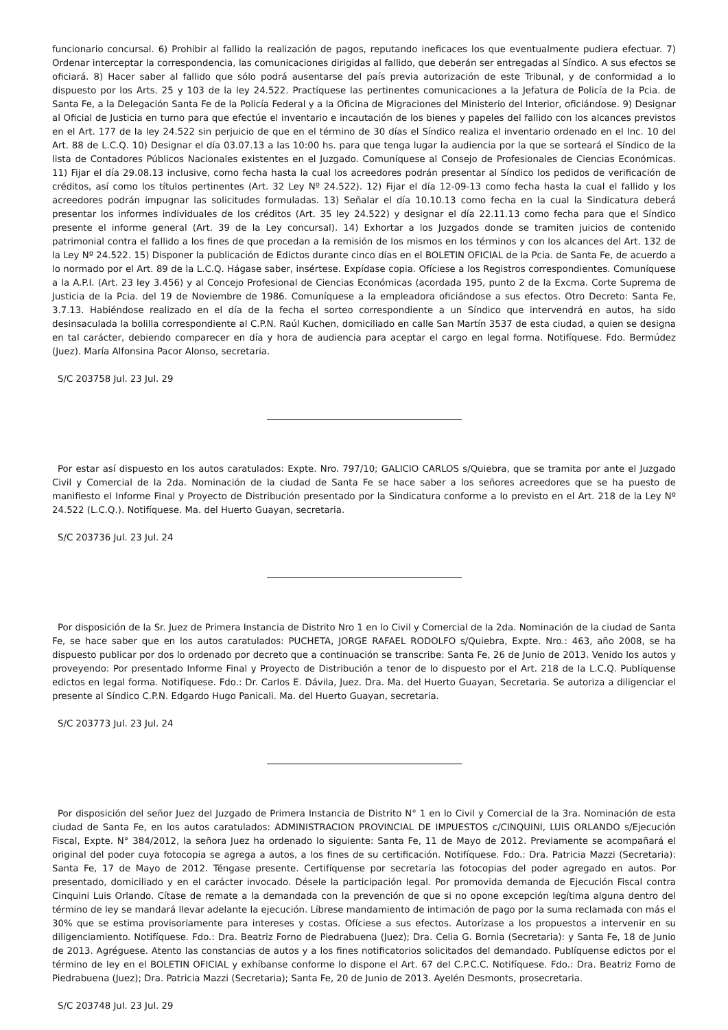funcionario concursal. 6) Prohibir al fallido la realización de pagos, reputando ineficaces los que eventualmente pudiera efectuar. 7) Ordenar interceptar la correspondencia, las comunicaciones dirigidas al fallido, que deberán ser entregadas al Síndico. A sus efectos se oficiará. 8) Hacer saber al fallido que sólo podrá ausentarse del país previa autorización de este Tribunal, y de conformidad a lo dispuesto por los Arts. 25 y 103 de la ley 24.522. Practíquese las pertinentes comunicaciones a la Jefatura de Policía de la Pcia. de Santa Fe, a la Delegación Santa Fe de la Policía Federal y a la Oficina de Migraciones del Ministerio del Interior, oficiándose. 9) Designar al Oficial de Justicia en turno para que efectúe el inventario e incautación de los bienes y papeles del fallido con los alcances previstos en el Art. 177 de la ley 24.522 sin perjuicio de que en el término de 30 días el Síndico realiza el inventario ordenado en el Inc. 10 del Art. 88 de L.C.Q. 10) Designar el día 03.07.13 a las 10:00 hs. para que tenga lugar la audiencia por la que se sorteará el Síndico de la lista de Contadores Públicos Nacionales existentes en el Juzgado. Comuníquese al Consejo de Profesionales de Ciencias Económicas. 11) Fijar el día 29.08.13 inclusive, como fecha hasta la cual los acreedores podrán presentar al Síndico los pedidos de verificación de créditos, así como los títulos pertinentes (Art. 32 Ley Nº 24.522). 12) Fijar el día 12-09-13 como fecha hasta la cual el fallido y los acreedores podrán impugnar las solicitudes formuladas. 13) Señalar el día 10.10.13 como fecha en la cual la Sindicatura deberá presentar los informes individuales de los créditos (Art. 35 ley 24.522) y designar el día 22.11.13 como fecha para que el Síndico presente el informe general (Art. 39 de la Ley concursal). 14) Exhortar a los Juzgados donde se tramiten juicios de contenido patrimonial contra el fallido a los fines de que procedan a la remisión de los mismos en los términos y con los alcances del Art. 132 de la Ley Nº 24.522. 15) Disponer la publicación de Edictos durante cinco días en el BOLETIN OFICIAL de la Pcia. de Santa Fe, de acuerdo a lo normado por el Art. 89 de la L.C.Q. Hágase saber, insértese. Expídase copia. Ofíciese a los Registros correspondientes. Comuníquese a la A.P.I. (Art. 23 ley 3.456) y al Concejo Profesional de Ciencias Económicas (acordada 195, punto 2 de la Excma. Corte Suprema de Justicia de la Pcia. del 19 de Noviembre de 1986. Comuníquese a la empleadora oficiándose a sus efectos. Otro Decreto: Santa Fe, 3.7.13. Habiéndose realizado en el día de la fecha el sorteo correspondiente a un Síndico que intervendrá en autos, ha sido desinsaculada la bolilla correspondiente al C.P.N. Raúl Kuchen, domiciliado en calle San Martín 3537 de esta ciudad, a quien se designa en tal carácter, debiendo comparecer en día y hora de audiencia para aceptar el cargo en legal forma. Notifíquese. Fdo. Bermúdez (Juez). María Alfonsina Pacor Alonso, secretaria.
S/C 203758 Jul. 23 Jul. 29
Por estar así dispuesto en los autos caratulados: Expte. Nro. 797/10; GALICIO CARLOS s/Quiebra, que se tramita por ante el Juzgado Civil y Comercial de la 2da. Nominación de la ciudad de Santa Fe se hace saber a los señores acreedores que se ha puesto de manifiesto el Informe Final y Proyecto de Distribución presentado por la Sindicatura conforme a lo previsto en el Art. 218 de la Ley Nº 24.522 (L.C.Q.). Notifíquese. Ma. del Huerto Guayan, secretaria.
S/C 203736 Jul. 23 Jul. 24
Por disposición de la Sr. Juez de Primera Instancia de Distrito Nro 1 en lo Civil y Comercial de la 2da. Nominación de la ciudad de Santa Fe, se hace saber que en los autos caratulados: PUCHETA, JORGE RAFAEL RODOLFO s/Quiebra, Expte. Nro.: 463, año 2008, se ha dispuesto publicar por dos lo ordenado por decreto que a continuación se transcribe: Santa Fe, 26 de Junio de 2013. Venido los autos y proveyendo: Por presentado Informe Final y Proyecto de Distribución a tenor de lo dispuesto por el Art. 218 de la L.C.Q. Publíquense edictos en legal forma. Notifíquese. Fdo.: Dr. Carlos E. Dávila, Juez. Dra. Ma. del Huerto Guayan, Secretaria. Se autoriza a diligenciar el presente al Síndico C.P.N. Edgardo Hugo Panicali. Ma. del Huerto Guayan, secretaria.
S/C 203773 Jul. 23 Jul. 24
Por disposición del señor Juez del Juzgado de Primera Instancia de Distrito N° 1 en lo Civil y Comercial de la 3ra. Nominación de esta ciudad de Santa Fe, en los autos caratulados: ADMINISTRACION PROVINCIAL DE IMPUESTOS c/CINQUINI, LUIS ORLANDO s/Ejecución Fiscal, Expte. N° 384/2012, la señora Juez ha ordenado lo siguiente: Santa Fe, 11 de Mayo de 2012. Previamente se acompañará el original del poder cuya fotocopia se agrega a autos, a los fines de su certificación. Notifíquese. Fdo.: Dra. Patricia Mazzi (Secretaria): Santa Fe, 17 de Mayo de 2012. Téngase presente. Certifíquense por secretaría las fotocopias del poder agregado en autos. Por presentado, domiciliado y en el carácter invocado. Désele la participación legal. Por promovida demanda de Ejecución Fiscal contra Cinquini Luis Orlando. Cítase de remate a la demandada con la prevención de que si no opone excepción legítima alguna dentro del término de ley se mandará llevar adelante la ejecución. Líbrese mandamiento de intimación de pago por la suma reclamada con más el 30% que se estima provisoriamente para intereses y costas. Ofíciese a sus efectos. Autorízase a los propuestos a intervenir en su diligenciamiento. Notifíquese. Fdo.: Dra. Beatriz Forno de Piedrabuena (Juez); Dra. Celia G. Bornia (Secretaria): y Santa Fe, 18 de Junio de 2013. Agréguese. Atento las constancias de autos y a los fines notificatorios solicitados del demandado. Publíquense edictos por el término de ley en el BOLETIN OFICIAL y exhíbanse conforme lo dispone el Art. 67 del C.P.C.C. Notifíquese. Fdo.: Dra. Beatriz Forno de Piedrabuena (Juez); Dra. Patricia Mazzi (Secretaria); Santa Fe, 20 de Junio de 2013. Ayelén Desmonts, prosecretaria.
S/C 203748 Jul. 23 Jul. 29